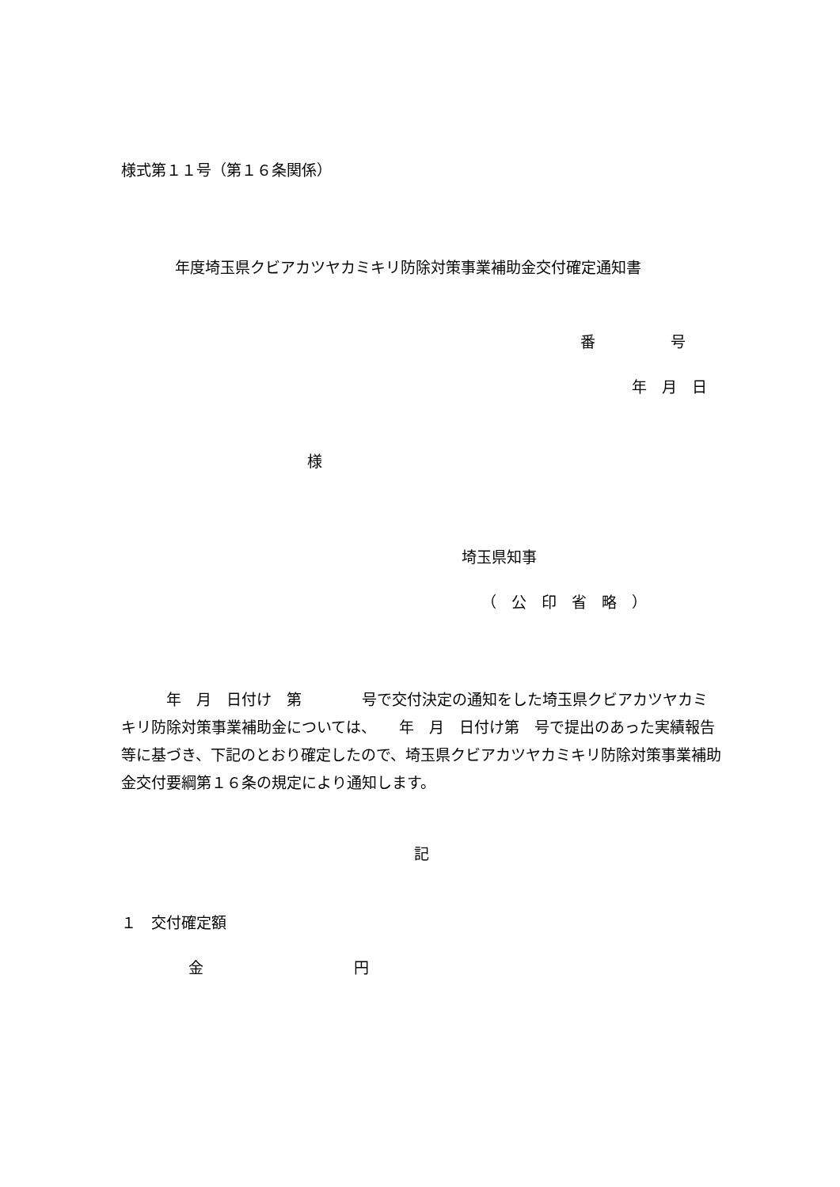様式第１１号（第１６条関係）
年度埼玉県クビアカツヤカミキリ防除対策事業補助金交付確定通知書
番　　　　　号
年　月　日
様
埼玉県知事
（　公　印　省　略　）
　　　年　月　日付け　第　　　　号で交付決定の通知をした埼玉県クビアカツヤカミキリ防除対策事業補助金については、　　年　月　日付け第　号で提出のあった実績報告等に基づき、下記のとおり確定したので、埼玉県クビアカツヤカミキリ防除対策事業補助金交付要綱第１６条の規定により通知します。
記
１　交付確定額
金　　　　　　　　　　円